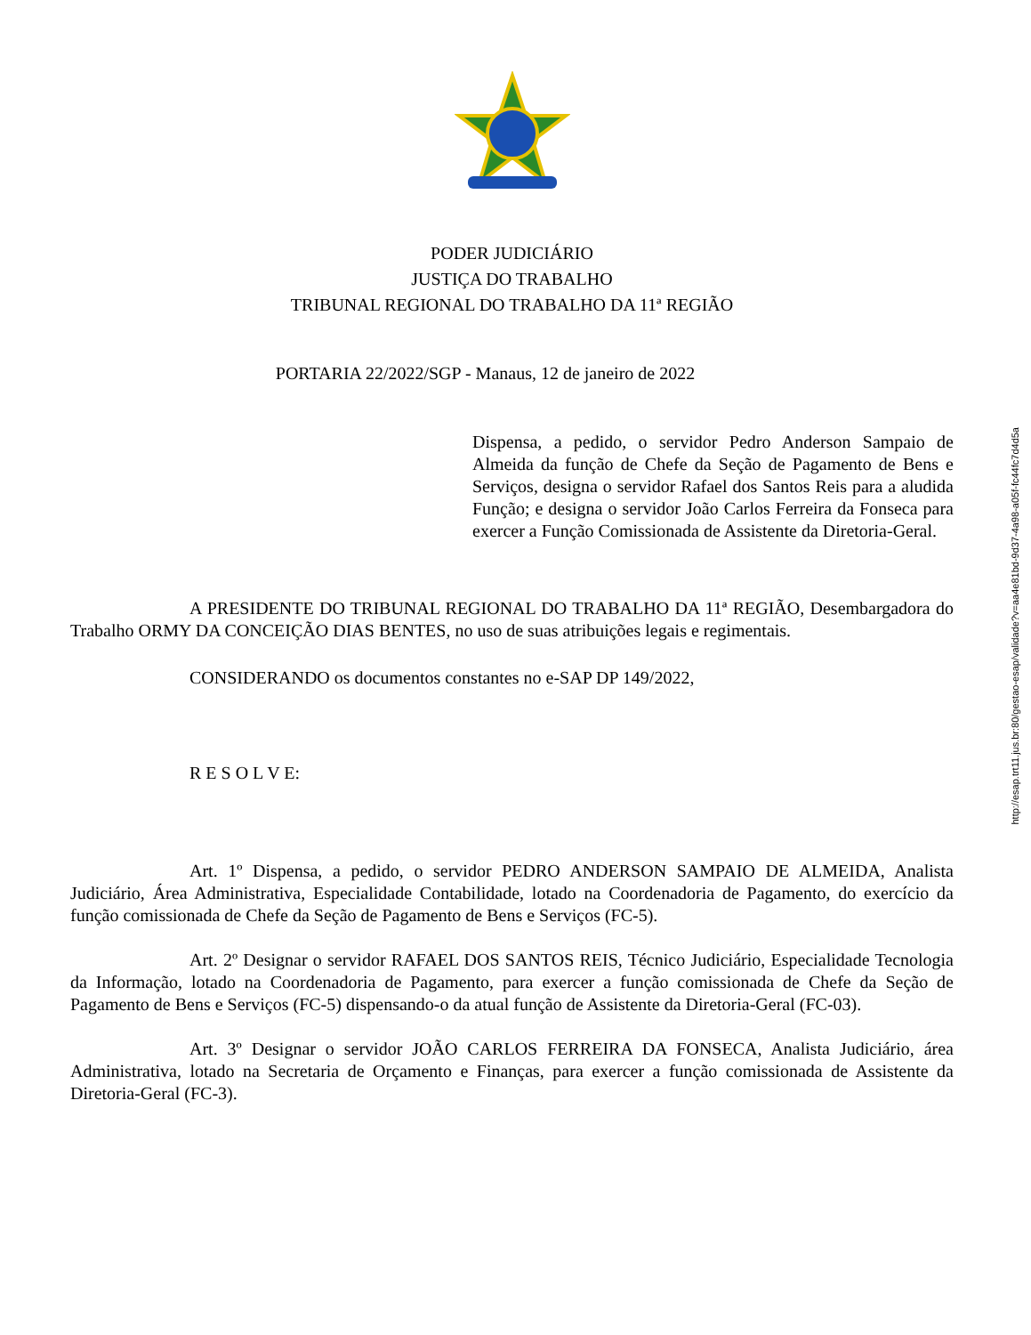PODER JUDICIÁRIO
JUSTIÇA DO TRABALHO
TRIBUNAL REGIONAL DO TRABALHO DA 11ª REGIÃO
PORTARIA 22/2022/SGP - Manaus, 12 de janeiro de 2022
Dispensa, a pedido, o servidor Pedro Anderson Sampaio de Almeida da função de Chefe da Seção de Pagamento de Bens e Serviços, designa o servidor Rafael dos Santos Reis para a aludida Função; e designa o servidor João Carlos Ferreira da Fonseca para exercer a Função Comissionada de Assistente da Diretoria-Geral.
A PRESIDENTE DO TRIBUNAL REGIONAL DO TRABALHO DA 11ª REGIÃO, Desembargadora do Trabalho ORMY DA CONCEIÇÃO DIAS BENTES, no uso de suas atribuições legais e regimentais.
CONSIDERANDO os documentos constantes no e-SAP DP 149/2022,
R E S O L V E:
Art. 1º Dispensa, a pedido, o servidor PEDRO ANDERSON SAMPAIO DE ALMEIDA, Analista Judiciário, Área Administrativa, Especialidade Contabilidade, lotado na Coordenadoria de Pagamento, do exercício da função comissionada de Chefe da Seção de Pagamento de Bens e Serviços (FC-5).
Art. 2º Designar o servidor RAFAEL DOS SANTOS REIS, Técnico Judiciário, Especialidade Tecnologia da Informação, lotado na Coordenadoria de Pagamento, para exercer a função comissionada de Chefe da Seção de Pagamento de Bens e Serviços (FC-5) dispensando-o da atual função de Assistente da Diretoria-Geral (FC-03).
Art. 3º Designar o servidor JOÃO CARLOS FERREIRA DA FONSECA, Analista Judiciário, área Administrativa, lotado na Secretaria de Orçamento e Finanças, para exercer a função comissionada de Assistente da Diretoria-Geral (FC-3).
http://esap.trt11.jus.br:80/gestao-esap/validade?v=aa4e81bd-9d37-4a98-a05f-fc44fc7d4d5a